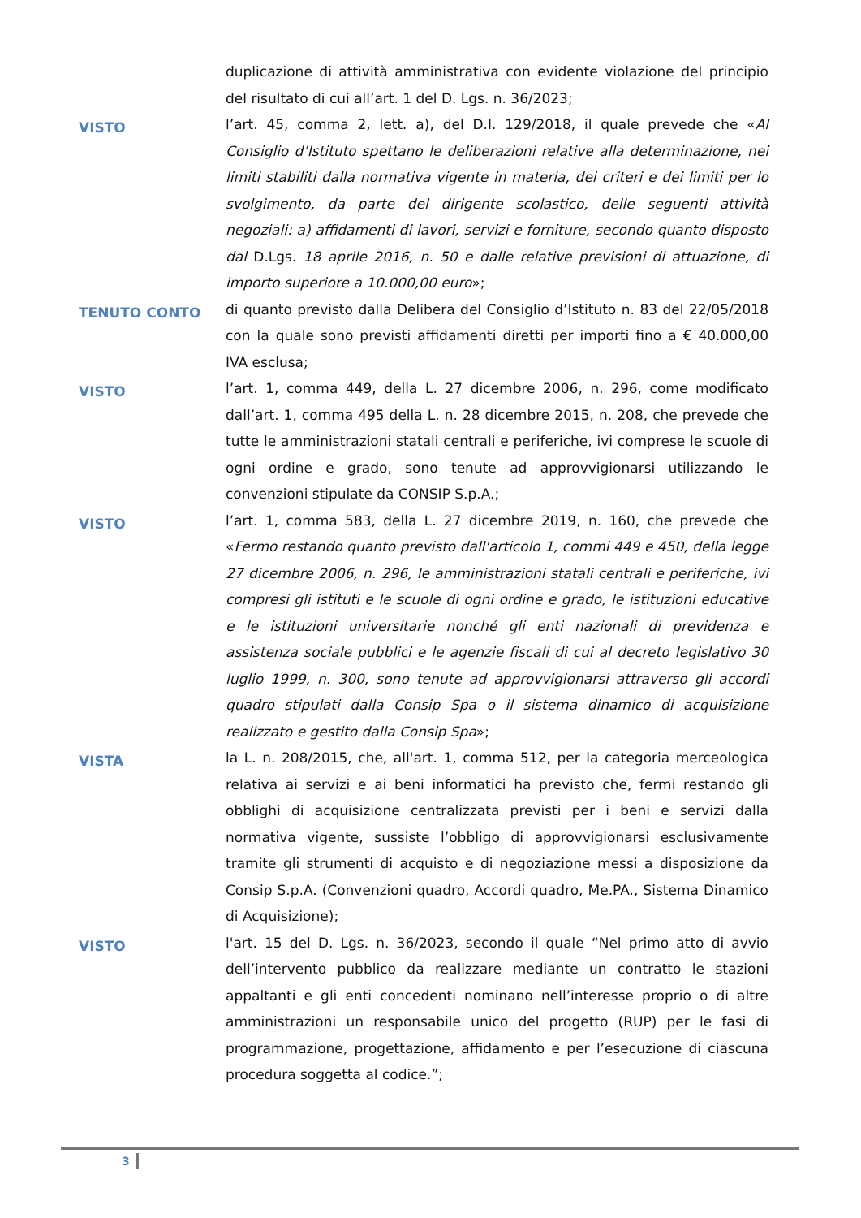duplicazione di attività amministrativa con evidente violazione del principio del risultato di cui all’art. 1 del D. Lgs. n. 36/2023;
VISTO
l’art. 45, comma 2, lett. a), del D.I. 129/2018, il quale prevede che «Al Consiglio d’Istituto spettano le deliberazioni relative alla determinazione, nei limiti stabiliti dalla normativa vigente in materia, dei criteri e dei limiti per lo svolgimento, da parte del dirigente scolastico, delle seguenti attività negoziali: a) affidamenti di lavori, servizi e forniture, secondo quanto disposto dal D.Lgs. 18 aprile 2016, n. 50 e dalle relative previsioni di attuazione, di importo superiore a 10.000,00 euro»;
TENUTO CONTO
di quanto previsto dalla Delibera del Consiglio d’Istituto n. 83 del 22/05/2018 con la quale sono previsti affidamenti diretti per importi fino a € 40.000,00 IVA esclusa;
VISTO
l’art. 1, comma 449, della L. 27 dicembre 2006, n. 296, come modificato dall’art. 1, comma 495 della L. n. 28 dicembre 2015, n. 208, che prevede che tutte le amministrazioni statali centrali e periferiche, ivi comprese le scuole di ogni ordine e grado, sono tenute ad approvvigionarsi utilizzando le convenzioni stipulate da CONSIP S.p.A.;
VISTO
l’art. 1, comma 583, della L. 27 dicembre 2019, n. 160, che prevede che «Fermo restando quanto previsto dall'articolo 1, commi 449 e 450, della legge 27 dicembre 2006, n. 296, le amministrazioni statali centrali e periferiche, ivi compresi gli istituti e le scuole di ogni ordine e grado, le istituzioni educative e le istituzioni universitarie nonché gli enti nazionali di previdenza e assistenza sociale pubblici e le agenzie fiscali di cui al decreto legislativo 30 luglio 1999, n. 300, sono tenute ad approvvigionarsi attraverso gli accordi quadro stipulati dalla Consip Spa o il sistema dinamico di acquisizione realizzato e gestito dalla Consip Spa»;
VISTA
la L. n. 208/2015, che, all'art. 1, comma 512, per la categoria merceologica relativa ai servizi e ai beni informatici ha previsto che, fermi restando gli obblighi di acquisizione centralizzata previsti per i beni e servizi dalla normativa vigente, sussiste l’obbligo di approvvigionarsi esclusivamente tramite gli strumenti di acquisto e di negoziazione messi a disposizione da Consip S.p.A. (Convenzioni quadro, Accordi quadro, Me.PA., Sistema Dinamico di Acquisizione);
VISTO
l'art. 15 del D. Lgs. n. 36/2023, secondo il quale “Nel primo atto di avvio dell’intervento pubblico da realizzare mediante un contratto le stazioni appaltanti e gli enti concedenti nominano nell’interesse proprio o di altre amministrazioni un responsabile unico del progetto (RUP) per le fasi di programmazione, progettazione, affidamento e per l’esecuzione di ciascuna procedura soggetta al codice.”;
3